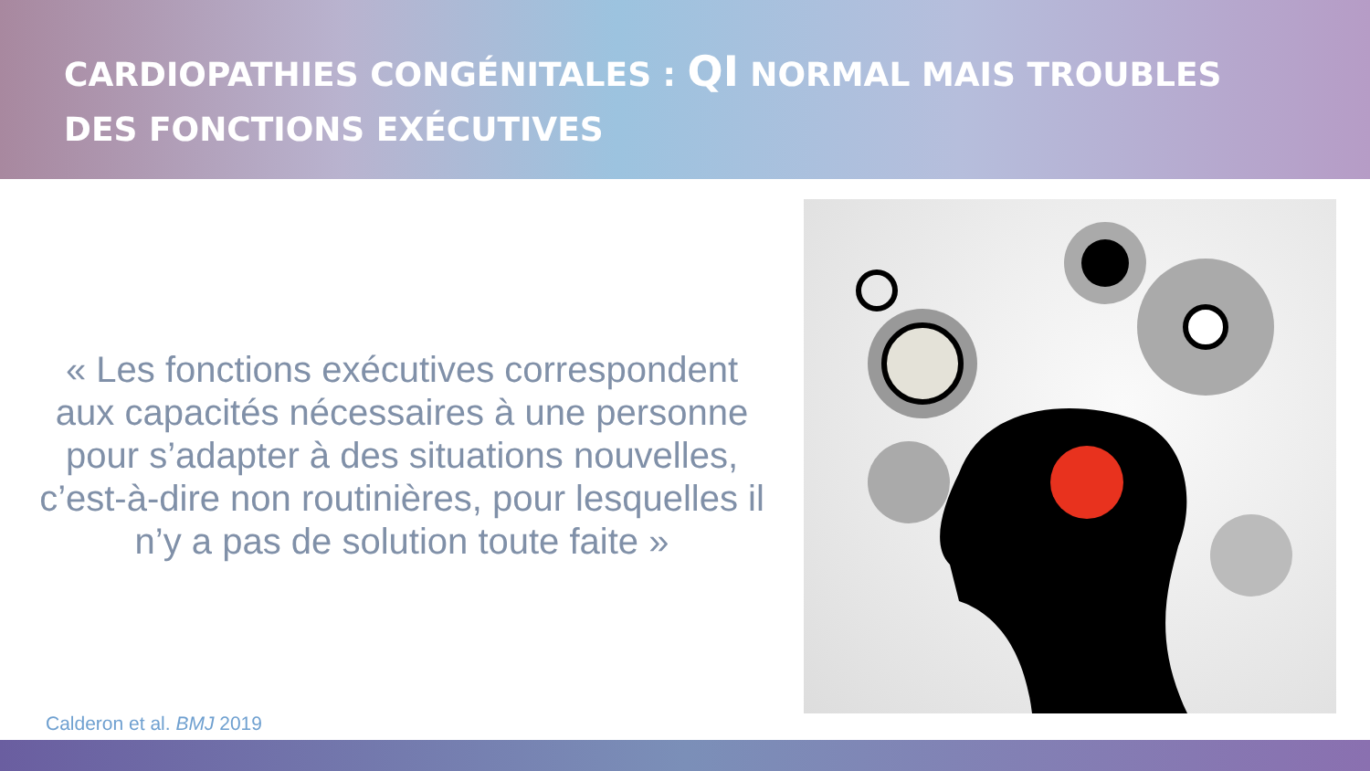CARDIOPATHIES CONGÉNITALES : QI NORMAL MAIS TROUBLES DES FONCTIONS EXÉCUTIVES
« Les fonctions exécutives correspondent aux capacités nécessaires à une personne pour s’adapter à des situations nouvelles, c’est-à-dire non routinières, pour lesquelles il n’y a pas de solution toute faite »
Calderon et al. BMJ 2019